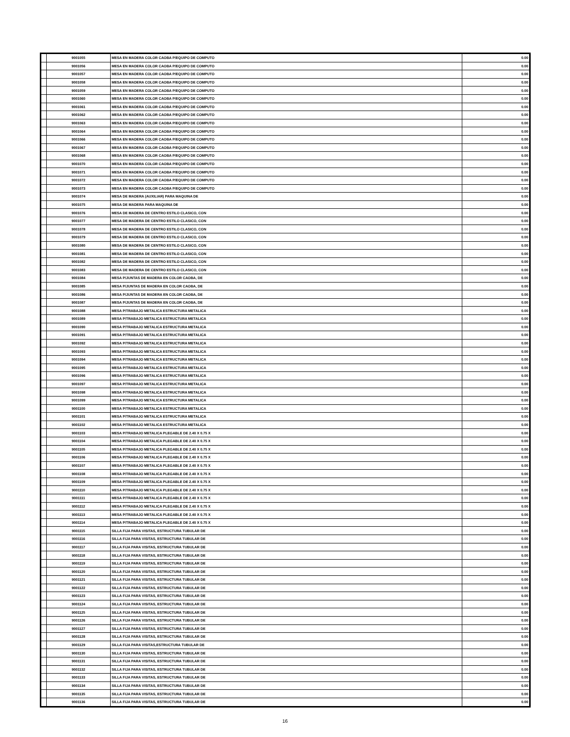| | 9001055 | MESA EN MADERA COLOR CAOBA P/EQUIPO DE COMPUTO | 0.00 |
| | 9001056 | MESA EN MADERA COLOR CAOBA P/EQUIPO DE COMPUTO | 0.00 |
| | 9001057 | MESA EN MADERA COLOR CAOBA P/EQUIPO DE COMPUTO | 0.00 |
| | 9001058 | MESA EN MADERA COLOR CAOBA P/EQUIPO DE COMPUTO | 0.00 |
| | 9001059 | MESA EN MADERA COLOR CAOBA P/EQUIPO DE COMPUTO | 0.00 |
| | 9001060 | MESA EN MADERA COLOR CAOBA P/EQUIPO DE COMPUTO | 0.00 |
| | 9001061 | MESA EN MADERA COLOR CAOBA P/EQUIPO DE COMPUTO | 0.00 |
| | 9001062 | MESA EN MADERA COLOR CAOBA P/EQUIPO DE COMPUTO | 0.00 |
| | 9001063 | MESA EN MADERA COLOR CAOBA P/EQUIPO DE COMPUTO | 0.00 |
| | 9001064 | MESA EN MADERA COLOR CAOBA P/EQUIPO DE COMPUTO | 0.00 |
| | 9001066 | MESA EN MADERA COLOR CAOBA P/EQUIPO DE COMPUTO | 0.00 |
| | 9001067 | MESA EN MADERA COLOR CAOBA P/EQUIPO DE COMPUTO | 0.00 |
| | 9001068 | MESA EN MADERA COLOR CAOBA P/EQUIPO DE COMPUTO | 0.00 |
| | 9001070 | MESA EN MADERA COLOR CAOBA P/EQUIPO DE COMPUTO | 0.00 |
| | 9001071 | MESA EN MADERA COLOR CAOBA P/EQUIPO DE COMPUTO | 0.00 |
| | 9001072 | MESA EN MADERA COLOR CAOBA P/EQUIPO DE COMPUTO | 0.00 |
| | 9001073 | MESA EN MADERA COLOR CAOBA P/EQUIPO DE COMPUTO | 0.00 |
| | 9001074 | MESA DE MADERA (AUXILIAR) PARA MAQUINA DE | 0.00 |
| | 9001075 | MESA DE MADERA PARA MAQUINA DE | 0.00 |
| | 9001076 | MESA DE MADERA DE CENTRO ESTILO CLASICO, CON | 0.00 |
| | 9001077 | MESA DE MADERA DE CENTRO ESTILO CLASICO, CON | 0.00 |
| | 9001078 | MESA DE MADERA DE CENTRO ESTILO CLASICO, CON | 0.00 |
| | 9001079 | MESA DE MADERA DE CENTRO ESTILO CLASICO, CON | 0.00 |
| | 9001080 | MESA DE MADERA DE CENTRO ESTILO CLASICO, CON | 0.00 |
| | 9001081 | MESA DE MADERA DE CENTRO ESTILO CLASICO, CON | 0.00 |
| | 9001082 | MESA DE MADERA DE CENTRO ESTILO CLASICO, CON | 0.00 |
| | 9001083 | MESA DE MADERA DE CENTRO ESTILO CLASICO, CON | 0.00 |
| | 9001084 | MESA P/JUNTAS DE MADERA EN COLOR CAOBA, DE | 0.00 |
| | 9001085 | MESA P/JUNTAS DE MADERA EN COLOR CAOBA, DE | 0.00 |
| | 9001086 | MESA P/JUNTAS DE MADERA EN COLOR CAOBA, DE | 0.00 |
| | 9001087 | MESA P/JUNTAS DE MADERA EN COLOR CAOBA, DE | 0.00 |
| | 9001088 | MESA P/TRABAJO METALICA ESTRUCTURA METALICA | 0.00 |
| | 9001089 | MESA P/TRABAJO METALICA ESTRUCTURA METALICA | 0.00 |
| | 9001090 | MESA P/TRABAJO METALICA ESTRUCTURA METALICA | 0.00 |
| | 9001091 | MESA P/TRABAJO METALICA ESTRUCTURA METALICA | 0.00 |
| | 9001092 | MESA P/TRABAJO METALICA ESTRUCTURA METALICA | 0.00 |
| | 9001093 | MESA P/TRABAJO METALICA ESTRUCTURA METALICA | 0.00 |
| | 9001094 | MESA P/TRABAJO METALICA ESTRUCTURA METALICA | 0.00 |
| | 9001095 | MESA P/TRABAJO METALICA ESTRUCTURA METALICA | 0.00 |
| | 9001096 | MESA P/TRABAJO METALICA ESTRUCTURA METALICA | 0.00 |
| | 9001097 | MESA P/TRABAJO METALICA ESTRUCTURA METALICA | 0.00 |
| | 9001098 | MESA P/TRABAJO METALICA ESTRUCTURA METALICA | 0.00 |
| | 9001099 | MESA P/TRABAJO METALICA ESTRUCTURA METALICA | 0.00 |
| | 9001100 | MESA P/TRABAJO METALICA ESTRUCTURA METALICA | 0.00 |
| | 9001101 | MESA P/TRABAJO METALICA ESTRUCTURA METALICA | 0.00 |
| | 9001102 | MESA P/TRABAJO METALICA ESTRUCTURA METALICA | 0.00 |
| | 9001103 | MESA P/TRABAJO METALICA PLEGABLE DE 2.40 X 0.75 X | 0.00 |
| | 9001104 | MESA P/TRABAJO METALICA PLEGABLE DE 2.40 X 0.75 X | 0.00 |
| | 9001105 | MESA P/TRABAJO METALICA PLEGABLE DE 2.40 X 0.75 X | 0.00 |
| | 9001106 | MESA P/TRABAJO METALICA PLEGABLE DE 2.40 X 0.75 X | 0.00 |
| | 9001107 | MESA P/TRABAJO METALICA PLEGABLE DE 2.40 X 0.75 X | 0.00 |
| | 9001108 | MESA P/TRABAJO METALICA PLEGABLE DE 2.40 X 0.75 X | 0.00 |
| | 9001109 | MESA P/TRABAJO METALICA PLEGABLE DE 2.40 X 0.75 X | 0.00 |
| | 9001110 | MESA P/TRABAJO METALICA PLEGABLE DE 2.40 X 0.75 X | 0.00 |
| | 9001111 | MESA P/TRABAJO METALICA PLEGABLE DE 2.40 X 0.75 X | 0.00 |
| | 9001112 | MESA P/TRABAJO METALICA PLEGABLE DE 2.40 X 0.75 X | 0.00 |
| | 9001113 | MESA P/TRABAJO METALICA PLEGABLE DE 2.40 X 0.75 X | 0.00 |
| | 9001114 | MESA P/TRABAJO METALICA PLEGABLE DE 2.40 X 0.75 X | 0.00 |
| | 9001115 | SILLA FIJA PARA VISITAS, ESTRUCTURA TUBULAR DE | 0.00 |
| | 9001116 | SILLA FIJA PARA VISITAS, ESTRUCTURA TUBULAR DE | 0.00 |
| | 9001117 | SILLA FIJA PARA VISITAS, ESTRUCTURA TUBULAR DE | 0.00 |
| | 9001118 | SILLA FIJA PARA VISITAS, ESTRUCTURA TUBULAR DE | 0.00 |
| | 9001119 | SILLA FIJA PARA VISITAS, ESTRUCTURA TUBULAR DE | 0.00 |
| | 9001120 | SILLA FIJA PARA VISITAS, ESTRUCTURA TUBULAR DE | 0.00 |
| | 9001121 | SILLA FIJA PARA VISITAS, ESTRUCTURA TUBULAR DE | 0.00 |
| | 9001122 | SILLA FIJA PARA VISITAS, ESTRUCTURA TUBULAR DE | 0.00 |
| | 9001123 | SILLA FIJA PARA VISITAS, ESTRUCTURA TUBULAR DE | 0.00 |
| | 9001124 | SILLA FIJA PARA VISITAS, ESTRUCTURA TUBULAR DE | 0.00 |
| | 9001125 | SILLA FIJA PARA VISITAS, ESTRUCTURA TUBULAR DE | 0.00 |
| | 9001126 | SILLA FIJA PARA VISITAS, ESTRUCTURA TUBULAR DE | 0.00 |
| | 9001127 | SILLA FIJA PARA VISITAS, ESTRUCTURA TUBULAR DE | 0.00 |
| | 9001128 | SILLA FIJA PARA VISITAS, ESTRUCTURA TUBULAR DE | 0.00 |
| | 9001129 | SILLA FIJA PARA VISITAS,ESTRUCTURA TUBULAR DE | 0.00 |
| | 9001130 | SILLA FIJA PARA VISITAS, ESTRUCTURA TUBULAR DE | 0.00 |
| | 9001131 | SILLA FIJA PARA VISITAS, ESTRUCTURA TUBULAR DE | 0.00 |
| | 9001132 | SILLA FIJA PARA VISITAS, ESTRUCTURA TUBULAR DE | 0.00 |
| | 9001133 | SILLA FIJA PARA VISITAS, ESTRUCTURA TUBULAR DE | 0.00 |
| | 9001134 | SILLA FIJA PARA VISITAS, ESTRUCTURA TUBULAR DE | 0.00 |
| | 9001135 | SILLA FIJA PARA VISITAS, ESTRUCTURA TUBULAR DE | 0.00 |
| | 9001136 | SILLA FIJA PARA VISITAS, ESTRUCTURA TUBULAR DE | 0.00 |
16